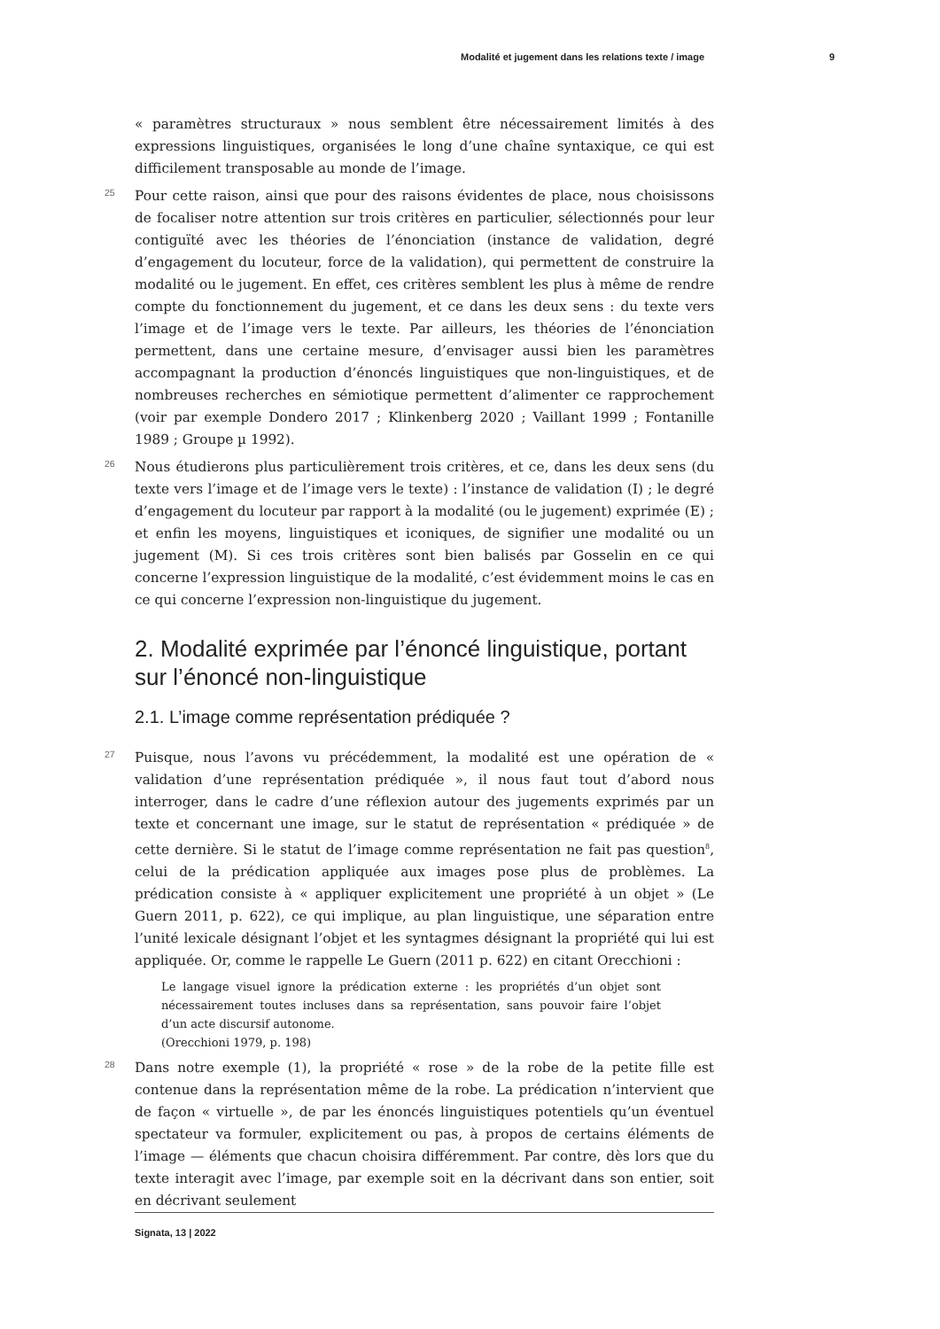Modalité et jugement dans les relations texte / image 9
« paramètres structuraux » nous semblent être nécessairement limités à des expressions linguistiques, organisées le long d’une chaîne syntaxique, ce qui est difficilement transposable au monde de l’image.
25 Pour cette raison, ainsi que pour des raisons évidentes de place, nous choisissons de focaliser notre attention sur trois critères en particulier, sélectionnés pour leur contiguïté avec les théories de l’énonciation (instance de validation, degré d’engagement du locuteur, force de la validation), qui permettent de construire la modalité ou le jugement. En effet, ces critères semblent les plus à même de rendre compte du fonctionnement du jugement, et ce dans les deux sens : du texte vers l’image et de l’image vers le texte. Par ailleurs, les théories de l’énonciation permettent, dans une certaine mesure, d’envisager aussi bien les paramètres accompagnant la production d’énoncés linguistiques que non-linguistiques, et de nombreuses recherches en sémiotique permettent d’alimenter ce rapprochement (voir par exemple Dondero 2017 ; Klinkenberg 2020 ; Vaillant 1999 ; Fontanille 1989 ; Groupe µ 1992).
26 Nous étudierons plus particulièrement trois critères, et ce, dans les deux sens (du texte vers l’image et de l’image vers le texte) : l’instance de validation (I) ; le degré d’engagement du locuteur par rapport à la modalité (ou le jugement) exprimée (E) ; et enfin les moyens, linguistiques et iconiques, de signifier une modalité ou un jugement (M). Si ces trois critères sont bien balisés par Gosselin en ce qui concerne l’expression linguistique de la modalité, c’est évidemment moins le cas en ce qui concerne l’expression non-linguistique du jugement.
2. Modalité exprimée par l’énoncé linguistique, portant sur l’énoncé non-linguistique
2.1. L’image comme représentation prédiquée ?
27 Puisque, nous l’avons vu précédemment, la modalité est une opération de « validation d’une représentation prédiquée », il nous faut tout d’abord nous interroger, dans le cadre d’une réflexion autour des jugements exprimés par un texte et concernant une image, sur le statut de représentation « prédiquée » de cette dernière. Si le statut de l’image comme représentation ne fait pas question<sup>8</sup>, celui de la prédication appliquée aux images pose plus de problèmes. La prédication consiste à « appliquer explicitement une propriété à un objet » (Le Guern 2011, p. 622), ce qui implique, au plan linguistique, une séparation entre l’unité lexicale désignant l’objet et les syntagmes désignant la propriété qui lui est appliquée. Or, comme le rappelle Le Guern (2011 p. 622) en citant Orecchioni :
Le langage visuel ignore la prédication externe : les propriétés d’un objet sont nécessairement toutes incluses dans sa représentation, sans pouvoir faire l’objet d’un acte discursif autonome.
(Orecchioni 1979, p. 198)
28 Dans notre exemple (1), la propriété « rose » de la robe de la petite fille est contenue dans la représentation même de la robe. La prédication n’intervient que de façon « virtuelle », de par les énoncés linguistiques potentiels qu’un éventuel spectateur va formuler, explicitement ou pas, à propos de certains éléments de l’image — éléments que chacun choisira différemment. Par contre, dès lors que du texte interagit avec l’image, par exemple soit en la décrivant dans son entier, soit en décrivant seulement
Signata, 13 | 2022